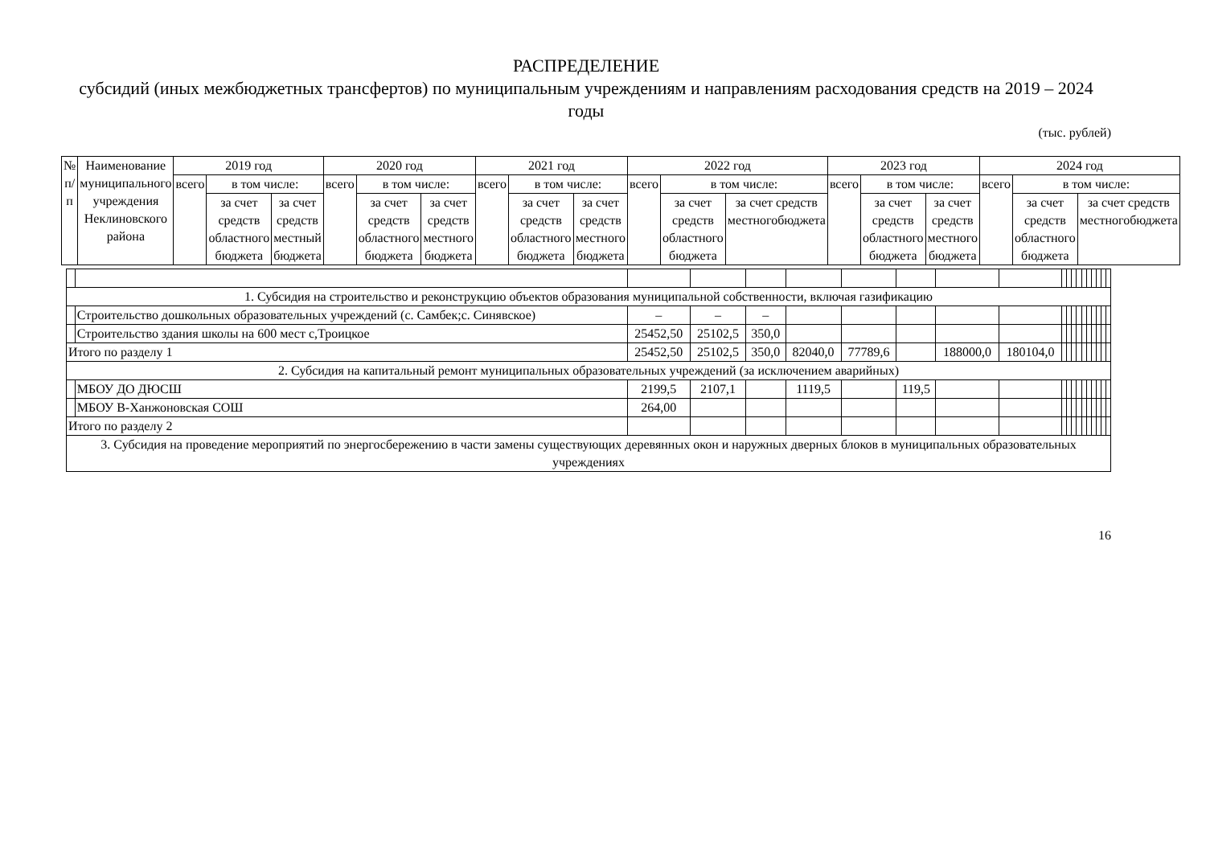РАСПРЕДЕЛЕНИЕ
субсидий (иных межбюджетных трансфертов) по муниципальным учреждениям и направлениям расходования средств на 2019 – 2024 годы
(тыс. рублей)
| № п/п | Наименование муниципального учреждения Неклиновского района | 2019 год | | | 2020 год | | | 2021 год | | | 2022 год | | | 2023 год | | | 2024 год | | |
| --- | --- | --- | --- | --- | --- | --- | --- | --- | --- | --- | --- | --- | --- | --- | --- | --- | --- | --- | --- |
| | | всего | в том числе: | | всего | в том числе: | | всего | в том числе: | | всего | в том числе: | | всего | в том числе: | | всего | в том числе: | |
| | | | за счет средств областного бюджета | за счет средств местный бюджета | | за счет средств областного бюджета | за счет средств местного бюджета | | за счет средств областного бюджета | за счет средств местного бюджета | | за счет средств областного бюджета | за счет средств местногобюджета | | за счет средств областного бюджета | за счет средств местного бюджета | | за счет средств областного бюджета | за счет средств местногобюджета |
| 1. Субсидия на строительство и реконструкцию объектов образования муниципальной собственности, включая газификацию | | | | | | | | | | | | | | | | | | | |
| | Строительство дошкольных образовательных учреждений (с. Самбек;с. Синявское) | – | – | – | | | | | | | | | | | | | | | |
| | Строительство здания школы на 600 мест с,Троицкое | 25452,50 | 25102,5 | 350,0 | | | | | | | | | | | | | | | |
| Итого по разделу 1 | | 25452,50 | 25102,5 | 350,0 | 82040,0 | 77789,6 | | 188000,0 | 180104,0 | | | | | | | | | | |
| 2. Субсидия на капитальный ремонт муниципальных образовательных учреждений (за исключением аварийных) | | | | | | | | | | | | | | | | | | | |
| | МБОУ ДО ДЮСШ | 2199,5 | 2107,1 | | 1119,5 | | 119,5 | | | | | | | | | | | | |
| | МБОУ В-Ханжоновская СОШ | 264,00 | | | | | | | | | | | | | | | | | |
| Итого по разделу 2 | | | | | | | | | | | | | | | | | | | |
| 3. Субсидия на проведение мероприятий по энергосбережению в части замены существующих деревянных окон и наружных дверных блоков в муниципальных образовательных учреждениях | | | | | | | | | | | | | | | | | | | |
16